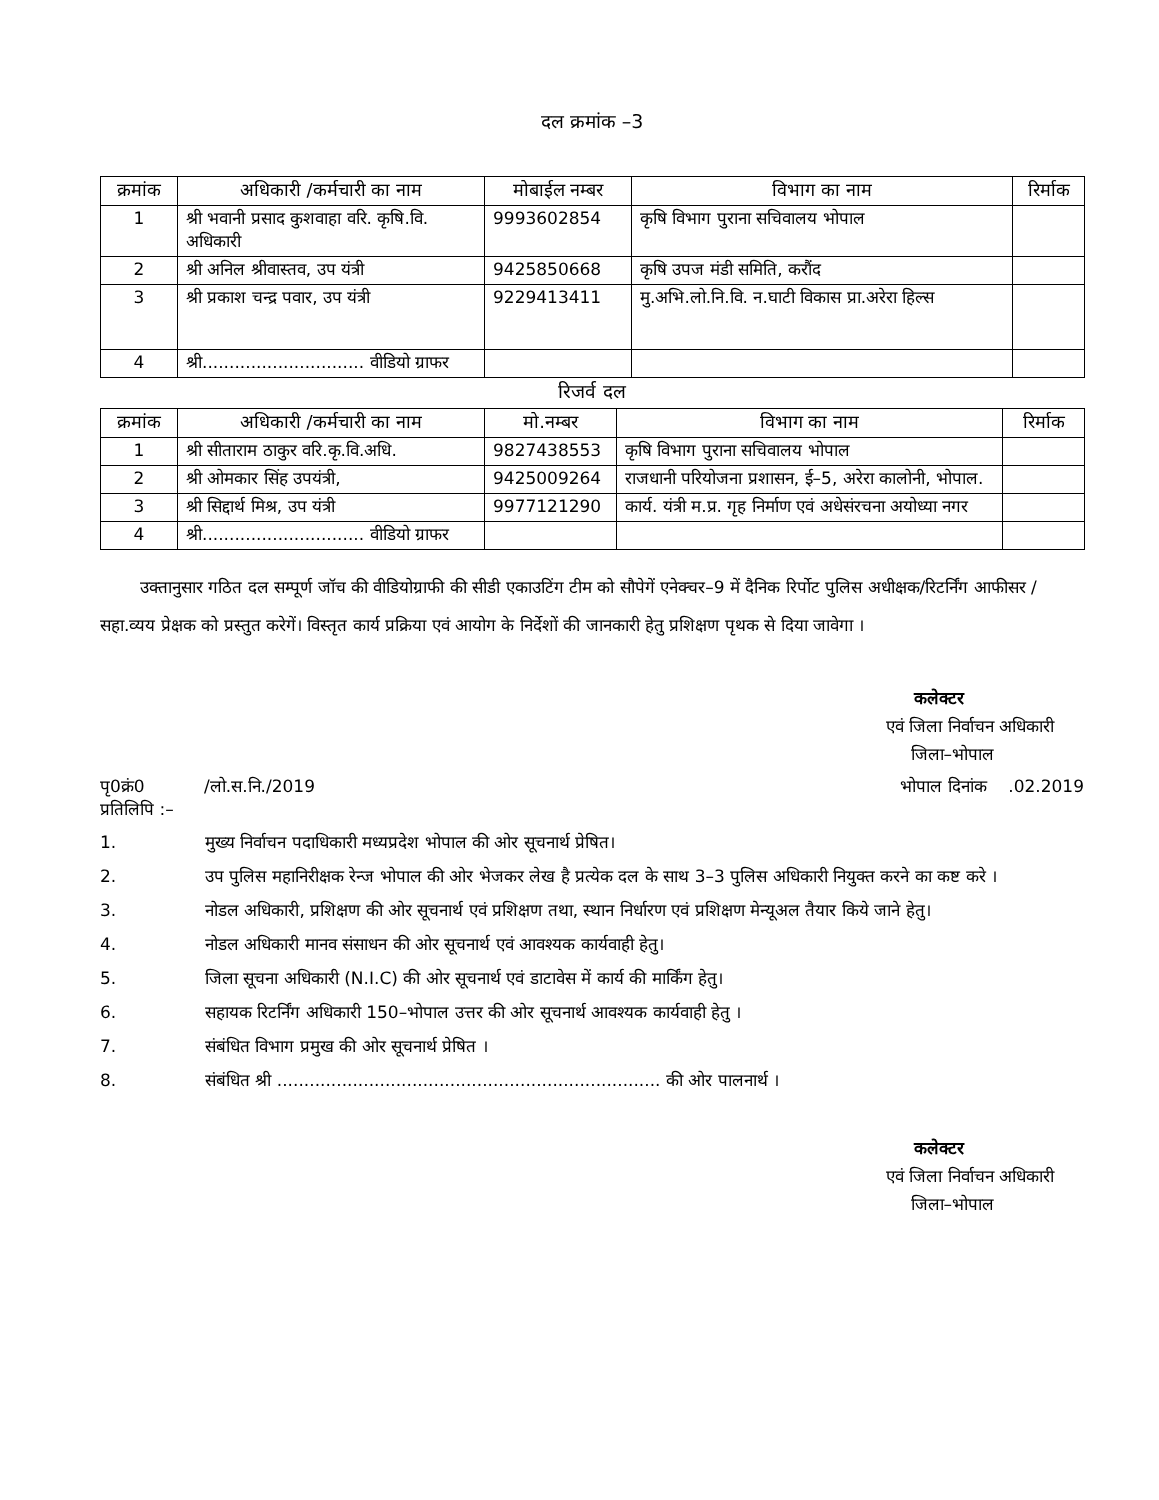दल क्रमांक –3
| क्रमांक | अधिकारी /कर्मचारी का नाम | मोबाईल नम्बर | विभाग का नाम | रिर्माक |
| --- | --- | --- | --- | --- |
| 1 | श्री भवानी प्रसाद कुशवाहा वरि. कृषि.वि. अधिकारी | 9993602854 | कृषि विभाग पुराना सचिवालय भोपाल | |
| 2 | श्री अनिल श्रीवास्तव, उप यंत्री | 9425850668 | कृषि उपज मंडी समिति, करौंद | |
| 3 | श्री प्रकाश चन्द्र पवार, उप यंत्री | 9229413411 | मु.अभि.लो.नि.वि. न.घाटी विकास प्रा.अरेरा हिल्स | |
| 4 | श्री.............................. वीडियो ग्राफर | | | |
रिजर्व दल
| क्रमांक | अधिकारी /कर्मचारी का नाम | मो.नम्बर | विभाग का नाम | रिर्माक |
| --- | --- | --- | --- | --- |
| 1 | श्री सीताराम ठाकुर वरि.कृ.वि.अधि. | 9827438553 | कृषि विभाग पुराना सचिवालय भोपाल | |
| 2 | श्री ओमकार सिंह उपयंत्री, | 9425009264 | राजधानी परियोजना प्रशासन, ई–5, अरेरा कालोनी, भोपाल. | |
| 3 | श्री सिद्दार्थ मिश्र, उप यंत्री | 9977121290 | कार्य. यंत्री म.प्र. गृह निर्माण एवं अधेसंरचना अयोध्या नगर | |
| 4 | श्री.............................. वीडियो ग्राफर | | | |
उक्तानुसार गठित दल सम्पूर्ण जॉच की वीडियोग्राफी की सीडी एकाउटिंग टीम को सौपेगें एनेक्चर–9 में दैनिक रिर्पोट पुलिस अधीक्षक/रिटर्निंग आफीसर /सहा.व्यय प्रेक्षक को प्रस्तुत करेगें। विस्तृत कार्य प्रक्रिया एवं आयोग के निर्देशों की जानकारी हेतु प्रशिक्षण पृथक से दिया जावेगा ।
कलेक्टर
एवं जिला निर्वाचन अधिकारी
जिला–भोपाल
पृ0क्रं0 /लो.स.नि./2019 भोपाल दिनांक .02.2019
प्रतिलिपि :–
1. मुख्य निर्वाचन पदाधिकारी मध्यप्रदेश भोपाल की ओर सूचनार्थ प्रेषित।
2. उप पुलिस महानिरीक्षक रेन्ज भोपाल की ओर भेजकर लेख है प्रत्येक दल के साथ 3–3 पुलिस अधिकारी नियुक्त करने का कष्ट करे ।
3. नोडल अधिकारी, प्रशिक्षण की ओर सूचनार्थ एवं प्रशिक्षण तथा, स्थान निर्धारण एवं प्रशिक्षण मेन्यूअल तैयार किये जाने हेतु।
4. नोडल अधिकारी मानव संसाधन की ओर सूचनार्थ एवं आवश्यक कार्यवाही हेतु।
5. जिला सूचना अधिकारी (N.I.C) की ओर सूचनार्थ एवं डाटावेस में कार्य की मार्किंग हेतु।
6. सहायक रिटर्निंग अधिकारी 150–भोपाल उत्तर की ओर सूचनार्थ आवश्यक कार्यवाही हेतु ।
7. संबंधित विभाग प्रमुख की ओर सूचनार्थ प्रेषित ।
8. संबंधित श्री ....................................................................... की ओर पालनार्थ ।
कलेक्टर
एवं जिला निर्वाचन अधिकारी
जिला–भोपाल